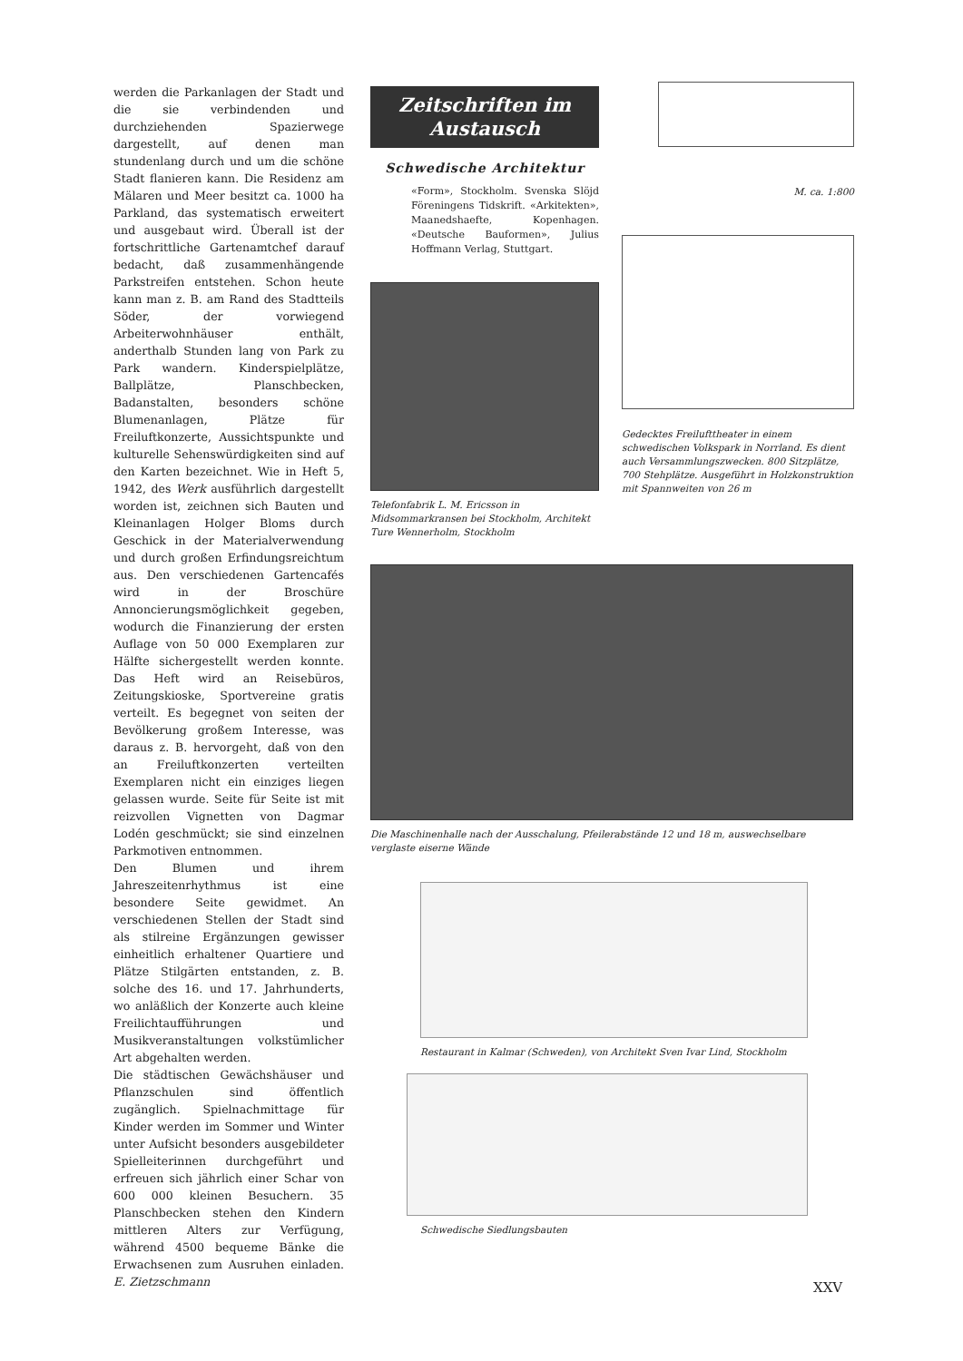werden die Parkanlagen der Stadt und die sie verbindenden und durchziehenden Spazierwege dargestellt, auf denen man stundenlang durch und um die schöne Stadt flanieren kann. Die Residenz am Mälaren und Meer besitzt ca. 1000 ha Parkland, das systematisch erweitert und ausgebaut wird. Überall ist der fortschrittliche Gartenamtchef darauf bedacht, daß zusammenhängende Parkstreifen entstehen. Schon heute kann man z. B. am Rand des Stadtteils Söder, der vorwiegend Arbeiterwohnhäuser enthält, anderthalb Stunden lang von Park zu Park wandern. Kinderspielplätze, Ballplätze, Planschbecken, Badanstalten, besonders schöne Blumenanlagen, Plätze für Freiluftkonzerte, Aussichtspunkte und kulturelle Sehenswürdigkeiten sind auf den Karten bezeichnet. Wie in Heft 5, 1942, des Werk ausführlich dargestellt worden ist, zeichnen sich Bauten und Kleinanlagen Holger Bloms durch Geschick in der Materialverwendung und durch großen Erfindungsreichtum aus. Den verschiedenen Gartencafés wird in der Broschüre Annoncierungsmöglichkeit gegeben, wodurch die Finanzierung der ersten Auflage von 50 000 Exemplaren zur Hälfte sichergestellt werden konnte. Das Heft wird an Reisebüros, Zeitungskioske, Sportvereine gratis verteilt. Es begegnet von seiten der Bevölkerung großem Interesse, was daraus z. B. hervorgeht, daß von den an Freiluftkonzerten verteilten Exemplaren nicht ein einziges liegen gelassen wurde. Seite für Seite ist mit reizvollen Vignetten von Dagmar Lodén geschmückt; sie sind einzelnen Parkmotiven entnommen.
Den Blumen und ihrem Jahreszeitenrhythmus ist eine besondere Seite gewidmet. An verschiedenen Stellen der Stadt sind als stilreine Ergänzungen gewisser einheitlich erhaltener Quartiere und Plätze Stilgärten entstanden, z. B. solche des 16. und 17. Jahrhunderts, wo anläßlich der Konzerte auch kleine Freilichtaufführungen und Musikveranstaltungen volkstümlicher Art abgehalten werden.
Die städtischen Gewächshäuser und Pflanzschulen sind öffentlich zugänglich. Spielnachmittage für Kinder werden im Sommer und Winter unter Aufsicht besonders ausgebildeter Spielleiterinnen durchgeführt und erfreuen sich jährlich einer Schar von 600 000 kleinen Besuchern. 35 Planschbecken stehen den Kindern mittleren Alters zur Verfügung, während 4500 bequeme Bänke die Erwachsenen zum Ausruhen einladen. E. Zietzschmann
Zeitschriften im
Austausch
Schwedische Architektur
«Form», Stockholm. Svenska Slöjd Föreningens Tidskrift. «Arkitekten», Maanedshaefte, Kopenhagen. «Deutsche Bauformen», Julius Hoffmann Verlag, Stuttgart.
Telefonfabrik L. M. Ericsson in Midsommarkransen bei Stockholm, Architekt Ture Wennerholm, Stockholm
M. ca. 1:800
Gedecktes Freilufttheater in einem schwedischen Volkspark in Norrland. Es dient auch Versammlungszwecken. 800 Sitzplätze, 700 Stehplätze. Ausgeführt in Holzkonstruktion mit Spannweiten von 26 m
Die Maschinenhalle nach der Ausschalung, Pfeilerabstände 12 und 18 m, auswechselbare verglaste eiserne Wände
Restaurant in Kalmar (Schweden), von Architekt Sven Ivar Lind, Stockholm
Schwedische Siedlungsbauten
XXV